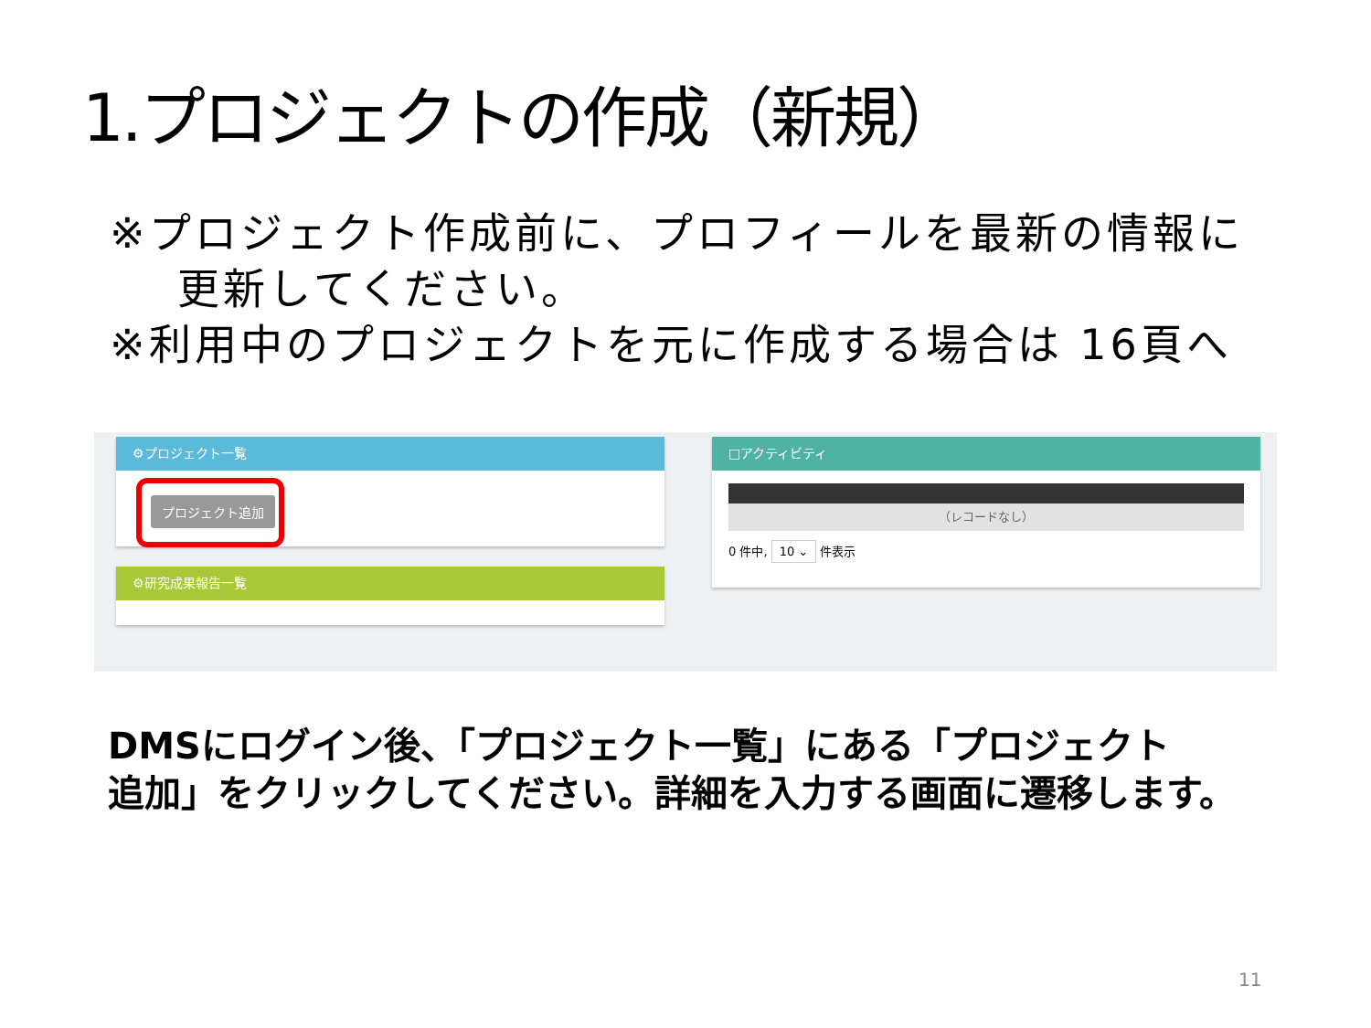1.プロジェクトの作成（新規）
※プロジェクト作成前に、プロフィールを最新の情報に
更新してください。
※利用中のプロジェクトを元に作成する場合は 16頁へ
⚙プロジェクト一覧
プロジェクト追加
⚙研究成果報告一覧
□アクティビティ
（レコードなし）
0 件中, 10 ⌄ 件表示
DMSにログイン後、「プロジェクト一覧」にある「プロジェクト
追加」をクリックしてください。詳細を入力する画面に遷移します。
11